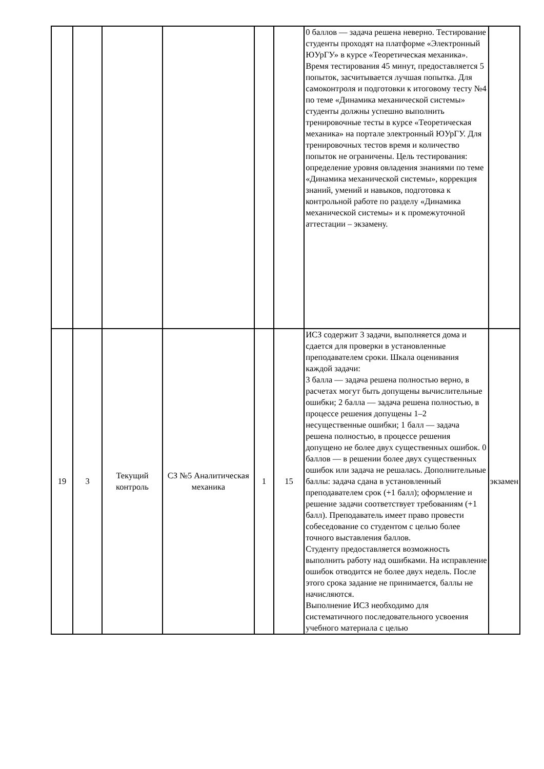| | | | | | | 0 баллов — задача решена неверно. Тестирование студенты проходят на платформе «Электронный ЮУрГУ» в курсе «Теоретическая механика». Время тестирования 45 минут, предоставляется 5 попыток, засчитывается лучшая попытка. Для самоконтроля и подготовки к итоговому тесту №4 по теме «Динамика механической системы» студенты должны успешно выполнить тренировочные тесты в курсе «Теоретическая механика» на портале электронный ЮУрГУ. Для тренировочных тестов время и количество попыток не ограничены. Цель тестирования: определение уровня овладения знаниями по теме «Динамика механической системы», коррекция знаний, умений и навыков, подготовка к контрольной работе по разделу «Динамика механической системы» и к промежуточной аттестации – экзамену. | |
| 19 | 3 | Текущий контроль | СЗ №5 Аналитическая механика | 1 | 15 | ИСЗ содержит 3 задачи, выполняется дома и сдается для проверки в установленные преподавателем сроки. Шкала оценивания каждой задачи: 3 балла — задача решена полностью верно, в расчетах могут быть допущены вычислительные ошибки; 2 балла — задача решена полностью, в процессе решения допущены 1–2 несущественные ошибки; 1 балл — задача решена полностью, в процессе решения допущено не более двух существенных ошибок. 0 баллов — в решении более двух существенных ошибок или задача не решалась. Дополнительные баллы: задача сдана в установленный преподавателем срок (+1 балл); оформление и решение задачи соответствует требованиям (+1 балл). Преподаватель имеет право провести собеседование со студентом с целью более точного выставления баллов. Студенту предоставляется возможность выполнить работу над ошибками. На исправление ошибок отводится не более двух недель. После этого срока задание не принимается, баллы не начисляются. Выполнение ИСЗ необходимо для систематичного последовательного усвоения учебного материала с целью | экзамен |